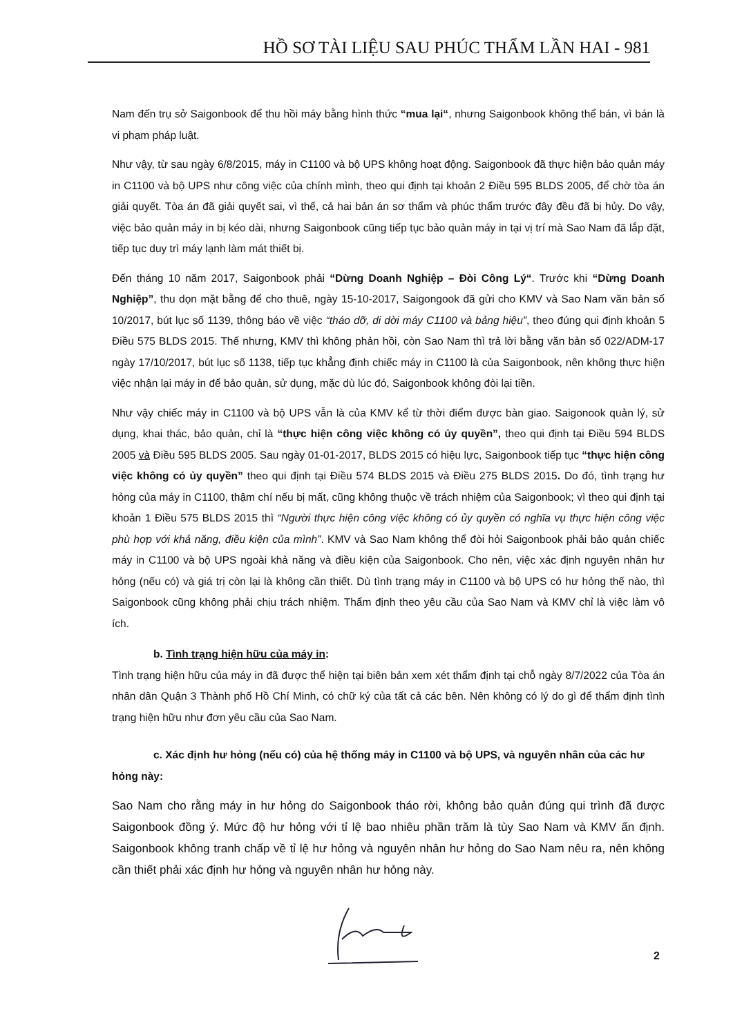HỒ SƠ TÀI LIỆU SAU PHÚC THẨM LẦN HAI - 981
Nam đến trụ sở Saigonbook để thu hồi máy bằng hình thức “mua lại“, nhưng Saigonbook không thể bán, vì bán là vi phạm pháp luật.
Như vậy, từ sau ngày 6/8/2015, máy in C1100 và bộ UPS không hoạt động. Saigonbook đã thực hiện bảo quản máy in C1100 và bộ UPS như công việc của chính mình, theo qui định tại khoản 2 Điều 595 BLDS 2005, để chờ tòa án giải quyết. Tòa án đã giải quyết sai, vì thế, cả hai bản án sơ thẩm và phúc thẩm trước đây đều đã bị hủy. Do vậy, việc bảo quản máy in bị kéo dài, nhưng Saigonbook cũng tiếp tục bảo quản máy in tại vị trí mà Sao Nam đã lắp đặt, tiếp tục duy trì máy lạnh làm mát thiết bị.
Đến tháng 10 năm 2017, Saigonbook phải “Dừng Doanh Nghiệp – Đòi Công Lý“. Trước khi “Dừng Doanh Nghiệp”, thu dọn mặt bằng để cho thuê, ngày 15-10-2017, Saigongook đã gửi cho KMV và Sao Nam văn bản số 10/2017, bút lục số 1139, thông báo về việc “tháo dỡ, di dời máy C1100 và bảng hiệu”, theo đúng qui định khoản 5 Điều 575 BLDS 2015. Thế nhưng, KMV thì không phản hồi, còn Sao Nam thì trả lời bằng văn bản số 022/ADM-17 ngày 17/10/2017, bút lục số 1138, tiếp tục khẳng định chiếc máy in C1100 là của Saigonbook, nên không thực hiện việc nhận lại máy in để bảo quản, sử dụng, mặc dù lúc đó, Saigonbook không đòi lại tiền.
Như vậy chiếc máy in C1100 và bộ UPS vẫn là của KMV kể từ thời điểm được bàn giao. Saigonook quản lý, sử dụng, khai thác, bảo quản, chỉ là “thực hiện công việc không có ủy quyền”, theo qui định tại Điều 594 BLDS 2005 và Điều 595 BLDS 2005. Sau ngày 01-01-2017, BLDS 2015 có hiệu lực, Saigonbook tiếp tục “thực hiện công việc không có ủy quyền” theo qui định tại Điều 574 BLDS 2015 và Điều 275 BLDS 2015. Do đó, tình trạng hư hỏng của máy in C1100, thậm chí nếu bị mất, cũng không thuộc về trách nhiệm của Saigonbook; vì theo qui định tại khoản 1 Điều 575 BLDS 2015 thì “Người thực hiện công việc không có ủy quyền có nghĩa vụ thực hiện công việc phù hợp với khả năng, điều kiện của mình”. KMV và Sao Nam không thể đòi hỏi Saigonbook phải bảo quản chiếc máy in C1100 và bộ UPS ngoài khả năng và điều kiện của Saigonbook. Cho nên, việc xác định nguyên nhân hư hỏng (nếu có) và giá trị còn lại là không cần thiết. Dù tình trạng máy in C1100 và bộ UPS có hư hỏng thế nào, thì Saigonbook cũng không phải chịu trách nhiệm. Thẩm định theo yêu cầu của Sao Nam và KMV chỉ là việc làm vô ích.
b. Tình trạng hiện hữu của máy in:
Tình trạng hiện hữu của máy in đã được thể hiện tại biên bản xem xét thẩm định tại chỗ ngày 8/7/2022 của Tòa án nhân dân Quận 3 Thành phố Hồ Chí Minh, có chữ ký của tất cả các bên. Nên không có lý do gì để thẩm định tình trạng hiện hữu như đơn yêu cầu của Sao Nam.
c. Xác định hư hỏng (nếu có) của hệ thống máy in C1100 và bộ UPS, và nguyên nhân của các hư
hỏng này:
Sao Nam cho rằng máy in hư hỏng do Saigonbook tháo rời, không bảo quản đúng qui trình đã được Saigonbook đồng ý. Mức độ hư hỏng với tỉ lệ bao nhiêu phần trăm là tùy Sao Nam và KMV ấn định. Saigonbook không tranh chấp về tỉ lệ hư hỏng và nguyên nhân hư hỏng do Sao Nam nêu ra, nên không cần thiết phải xác định hư hỏng và nguyên nhân hư hỏng này.
2